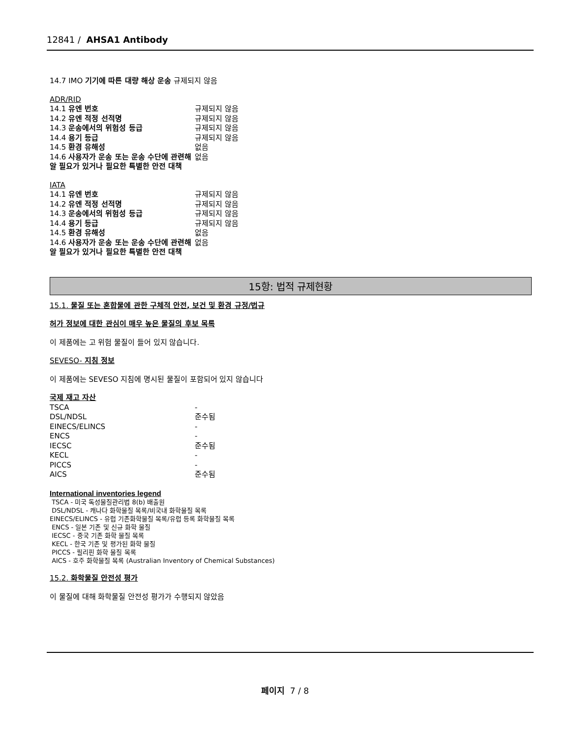12841 / AHSA1 Antibody
14.7 IMO 기기에 따른 대량 해상 운송 규제되지 않음
ADR/RID
| 14.1 유엔 번호 | 규제되지 않음 |
| 14.2 유엔 적정 선적명 | 규제되지 않음 |
| 14.3 운송에서의 위험성 등급 | 규제되지 않음 |
| 14.4 용기 등급 | 규제되지 않음 |
| 14.5 환경 유해성 | 없음 |
| 14.6 사용자가 운송 또는 운송 수단에 관련해 알 필요가 있거나 필요한 특별한 안전 대책 | 없음 |
IATA
| 14.1 유엔 번호 | 규제되지 않음 |
| 14.2 유엔 적정 선적명 | 규제되지 않음 |
| 14.3 운송에서의 위험성 등급 | 규제되지 않음 |
| 14.4 용기 등급 | 규제되지 않음 |
| 14.5 환경 유해성 | 없음 |
| 14.6 사용자가 운송 또는 운송 수단에 관련해 알 필요가 있거나 필요한 특별한 안전 대책 | 없음 |
15항: 법적 규제현황
15.1. 물질 또는 혼합물에 관한 구체적 안전, 보건 및 환경 규정/법규
허가 정보에 대한 관심이 매우 높은 물질의 후보 목록
이 제품에는 고 위험 물질이 들어 있지 않습니다.
SEVESO- 지침 정보
이 제품에는 SEVESO 지침에 명시된 물질이 포함되어 있지 않습니다
국제 재고 자산
| TSCA | - |
| DSL/NDSL | 준수됨 |
| EINECS/ELINCS | - |
| ENCS | - |
| IECSC | 준수됨 |
| KECL | - |
| PICCS | - |
| AICS | 준수됨 |
International inventories legend
TSCA - 미국 독성물질관리법 8(b) 배출원
DSL/NDSL - 캐나다 화학물질 목록/비국내 화학물질 목록
EINECS/ELINCS - 유럽 기존화학물질 목록/유럽 등록 화학물질 목록
ENCS - 일본 기존 및 신규 화학 물질
IECSC - 중국 기존 화학 물질 목록
KECL - 한국 기존 및 평가된 화학 물질
PICCS - 필리핀 화학 물질 목록
AICS - 호주 화학물질 목록 (Australian Inventory of Chemical Substances)
15.2. 화학물질 안전성 평가
이 물질에 대해 화학물질 안전성 평가가 수행되지 않았음
페이지 7 / 8